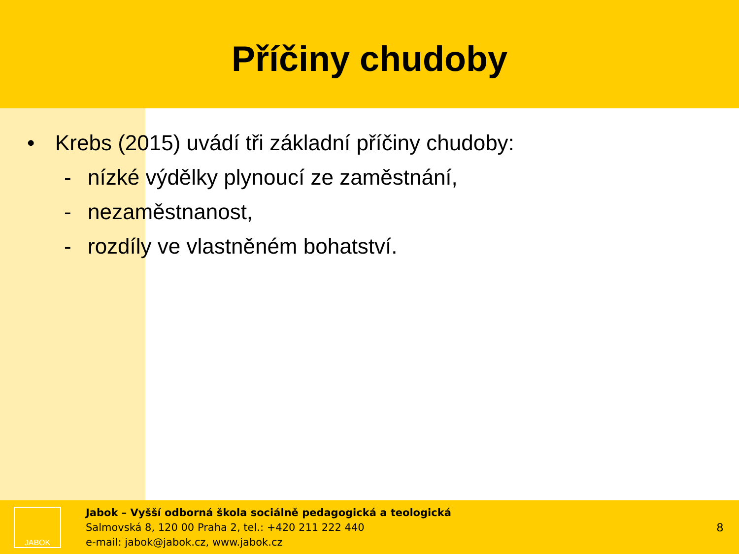Příčiny chudoby
• Krebs (2015) uvádí tři základní příčiny chudoby:
- nízké výdělky plynoucí ze zaměstnání,
- nezaměstnanost,
- rozdíly ve vlastněném bohatství.
JABOK
Jabok – Vyšší odborná škola sociálně pedagogická a teologická
Salmovská 8, 120 00 Praha 2, tel.: +420 211 222 440
e-mail: jabok@jabok.cz, www.jabok.cz
8